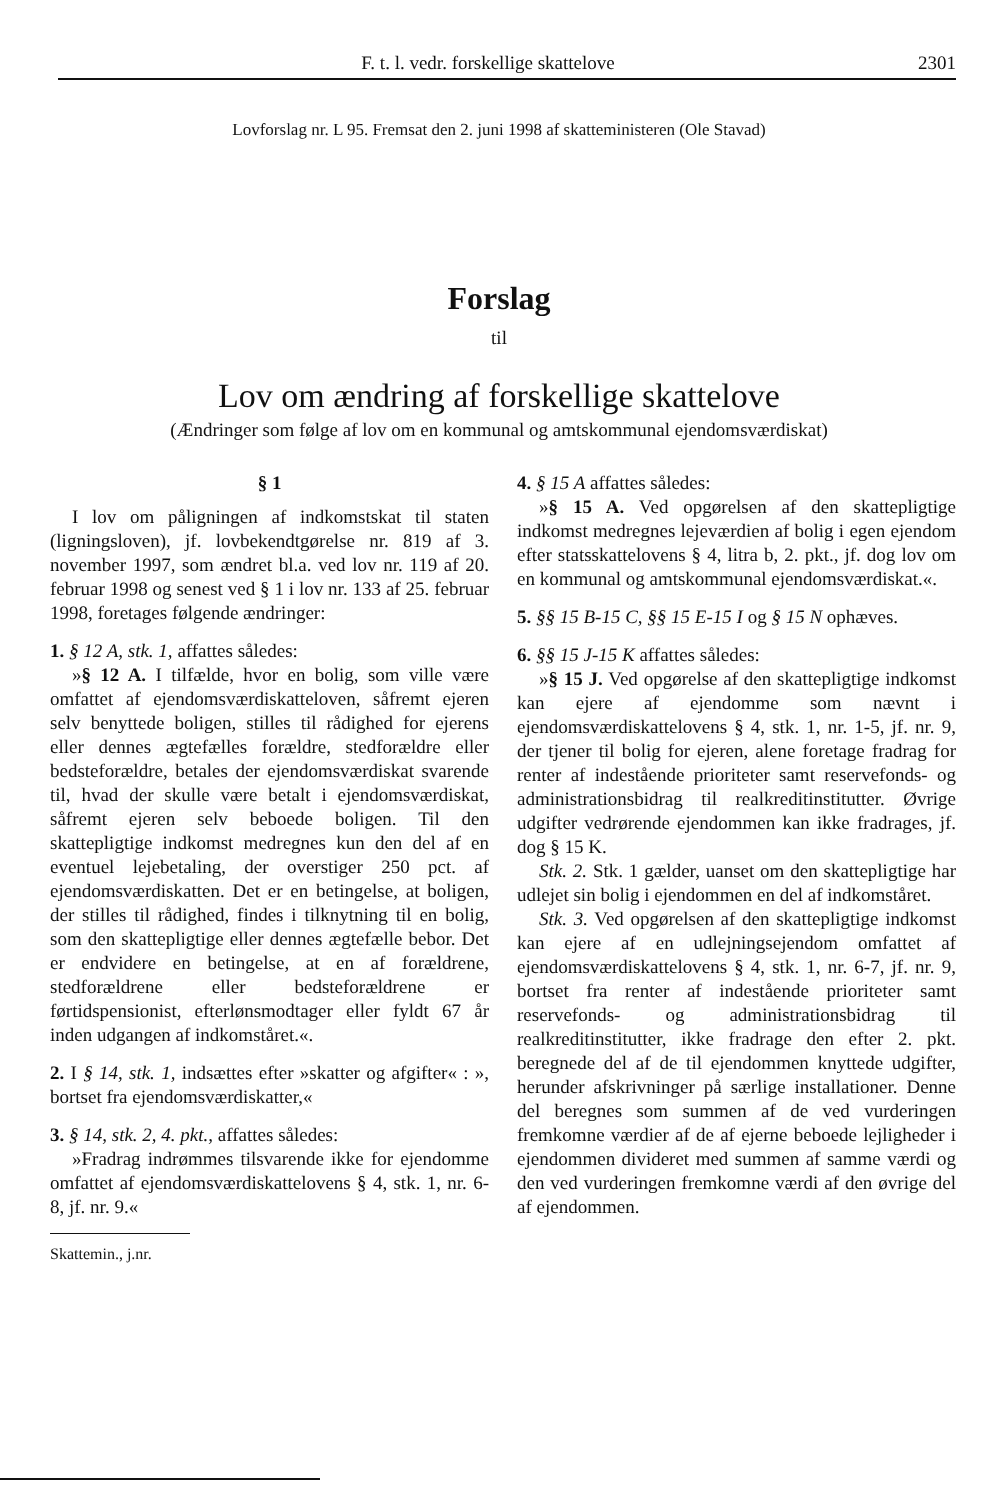F. t. l. vedr. forskellige skattelove 2301
Lovforslag nr. L 95. Fremsat den 2. juni 1998 af skatteministeren (Ole Stavad)
Forslag
til
Lov om ændring af forskellige skattelove
(Ændringer som følge af lov om en kommunal og amtskommunal ejendomsværdiskat)
§ 1
I lov om påligningen af indkomstskat til staten (ligningsloven), jf. lovbekendtgørelse nr. 819 af 3. november 1997, som ændret bl.a. ved lov nr. 119 af 20. februar 1998 og senest ved § 1 i lov nr. 133 af 25. februar 1998, foretages følgende ændringer:
1. § 12 A, stk. 1, affattes således:
»§ 12 A. I tilfælde, hvor en bolig, som ville være omfattet af ejendomsværdiskatteloven, såfremt ejeren selv benyttede boligen, stilles til rådighed for ejerens eller dennes ægtefælles forældre, stedforældre eller bedsteforældre, betales der ejendomsværdiskat svarende til, hvad der skulle være betalt i ejendomsværdiskat, såfremt ejeren selv beboede boligen. Til den skattepligtige indkomst medregnes kun den del af en eventuel lejebetaling, der overstiger 250 pct. af ejendomsværdiskatten. Det er en betingelse, at boligen, der stilles til rådighed, findes i tilknytning til en bolig, som den skattepligtige eller dennes ægtefælle bebor. Det er endvidere en betingelse, at en af forældrene, stedforældrene eller bedsteforældrene er førtidspensionist, efterlønsmodtager eller fyldt 67 år inden udgangen af indkomståret.«.
2. I § 14, stk. 1, indsættes efter »skatter og afgifter« : », bortset fra ejendomsværdiskatter,«
3. § 14, stk. 2, 4. pkt., affattes således:
»Fradrag indrømmes tilsvarende ikke for ejendomme omfattet af ejendomsværdiskattelovens § 4, stk. 1, nr. 6-8, jf. nr. 9.«
Skattemin., j.nr.
4. § 15 A affattes således:
»§ 15 A. Ved opgørelsen af den skattepligtige indkomst medregnes lejeværdien af bolig i egen ejendom efter statsskattelovens § 4, litra b, 2. pkt., jf. dog lov om en kommunal og amtskommunal ejendomsværdiskat.«.
5. §§ 15 B-15 C, §§ 15 E-15 I og § 15 N ophæves.
6. §§ 15 J-15 K affattes således:
»§ 15 J. Ved opgørelse af den skattepligtige indkomst kan ejere af ejendomme som nævnt i ejendomsværdiskattelovens § 4, stk. 1, nr. 1-5, jf. nr. 9, der tjener til bolig for ejeren, alene foretage fradrag for renter af indestående prioriteter samt reservefonds- og administrationsbidrag til realkreditinstitutter. Øvrige udgifter vedrørende ejendommen kan ikke fradrages, jf. dog § 15 K.
Stk. 2. Stk. 1 gælder, uanset om den skattepligtige har udlejet sin bolig i ejendommen en del af indkomståret.
Stk. 3. Ved opgørelsen af den skattepligtige indkomst kan ejere af en udlejningsejendom omfattet af ejendomsværdiskattelovens § 4, stk. 1, nr. 6-7, jf. nr. 9, bortset fra renter af indestående prioriteter samt reservefonds- og administrationsbidrag til realkreditinstitutter, ikke fradrage den efter 2. pkt. beregnede del af de til ejendommen knyttede udgifter, herunder afskrivninger på særlige installationer. Denne del beregnes som summen af de ved vurderingen fremkomne værdier af de af ejerne beboede lejligheder i ejendommen divideret med summen af samme værdi og den ved vurderingen fremkomne værdi af den øvrige del af ejendommen.